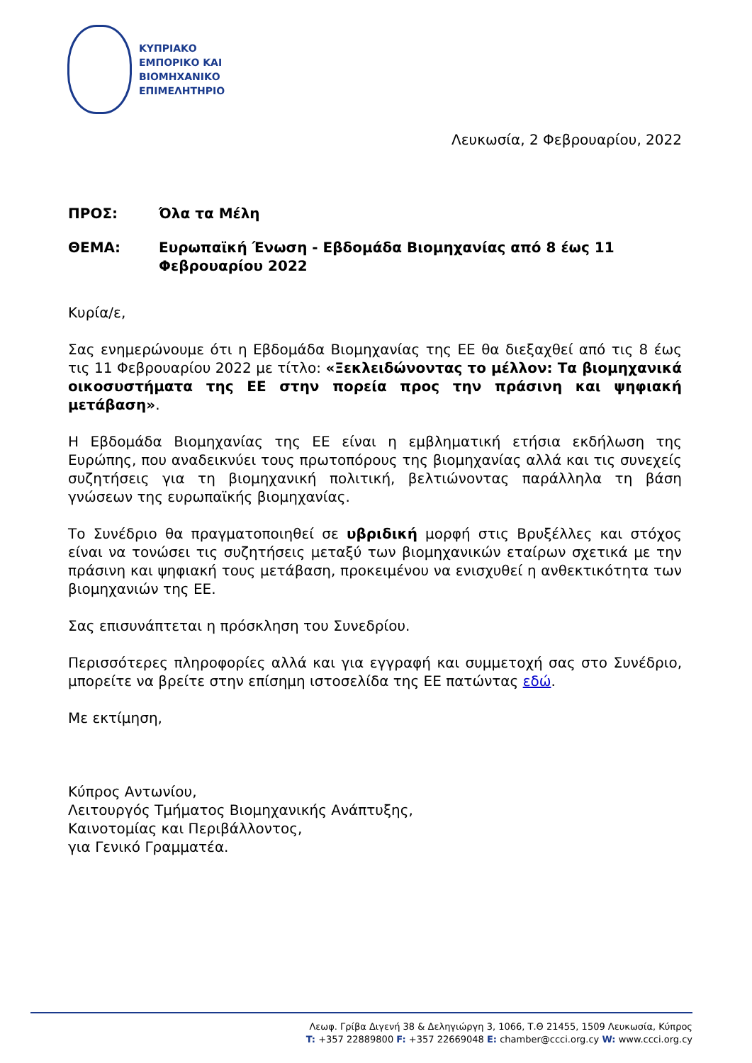ΚΥΠΡΙΑΚΟ
ΕΜΠΟΡΙΚΟ ΚΑΙ
ΒΙΟΜΗΧΑΝΙΚΟ
ΕΠΙΜΕΛΗΤΗΡΙΟ
Λευκωσία, 2 Φεβρουαρίου, 2022
ΠΡΟΣ: Όλα τα Μέλη
ΘΕΜΑ: Ευρωπαϊκή Ένωση - Εβδομάδα Βιομηχανίας από 8 έως 11
Φεβρουαρίου 2022
Κυρία/ε,
Σας ενημερώνουμε ότι η Εβδομάδα Βιομηχανίας της ΕΕ θα διεξαχθεί από τις 8 έως τις 11 Φεβρουαρίου 2022 με τίτλο: «Ξεκλειδώνοντας το μέλλον: Τα βιομηχανικά οικοσυστήματα της ΕΕ στην πορεία προς την πράσινη και ψηφιακή μετάβαση».
Η Εβδομάδα Βιομηχανίας της ΕΕ είναι η εμβληματική ετήσια εκδήλωση της Ευρώπης, που αναδεικνύει τους πρωτοπόρους της βιομηχανίας αλλά και τις συνεχείς συζητήσεις για τη βιομηχανική πολιτική, βελτιώνοντας παράλληλα τη βάση γνώσεων της ευρωπαϊκής βιομηχανίας.
Το Συνέδριο θα πραγματοποιηθεί σε υβριδική μορφή στις Βρυξέλλες και στόχος είναι να τονώσει τις συζητήσεις μεταξύ των βιομηχανικών εταίρων σχετικά με την πράσινη και ψηφιακή τους μετάβαση, προκειμένου να ενισχυθεί η ανθεκτικότητα των βιομηχανιών της ΕΕ.
Σας επισυνάπτεται η πρόσκληση του Συνεδρίου.
Περισσότερες πληροφορίες αλλά και για εγγραφή και συμμετοχή σας στο Συνέδριο, μπορείτε να βρείτε στην επίσημη ιστοσελίδα της ΕΕ πατώντας εδώ.
Με εκτίμηση,
Κύπρος Αντωνίου,
Λειτουργός Τμήματος Βιομηχανικής Ανάπτυξης,
Καινοτομίας και Περιβάλλοντος,
για Γενικό Γραμματέα.
Λεωφ. Γρίβα Διγενή 38 & Δεληγιώργη 3, 1066, Τ.Θ 21455, 1509 Λευκωσία, Κύπρος
T: +357 22889800 F: +357 22669048 E: chamber@ccci.org.cy W: www.ccci.org.cy